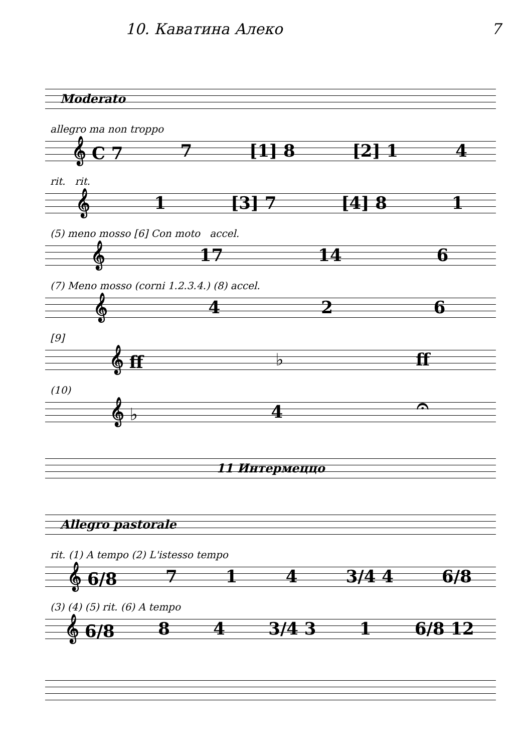10. Каватина Алеко 7
Moderato
allegro ma non troppo
𝄞 C 7 7 [1] 8 [2] 1 4
rit. rit.
𝄞 1 [3] 7 [4] 8 1
(5) meno mosso [6] Con moto accel.
𝄞 17 14 6
(7) Meno mosso (corni 1.2.3.4.) (8) accel.
𝄞 426
[9]
𝄞 ff ♭ ff
(10)
𝄞 ♭ 4 𝄐
11 Интермеццо
Allegro pastorale
rit. (1) A tempo (2) L'istesso tempo
𝄞 6/8 714 3/4 4 6/8
(3) (4) (5) rit. (6) A tempo
𝄞 6/8 84 3/4 3 1 6/8 12